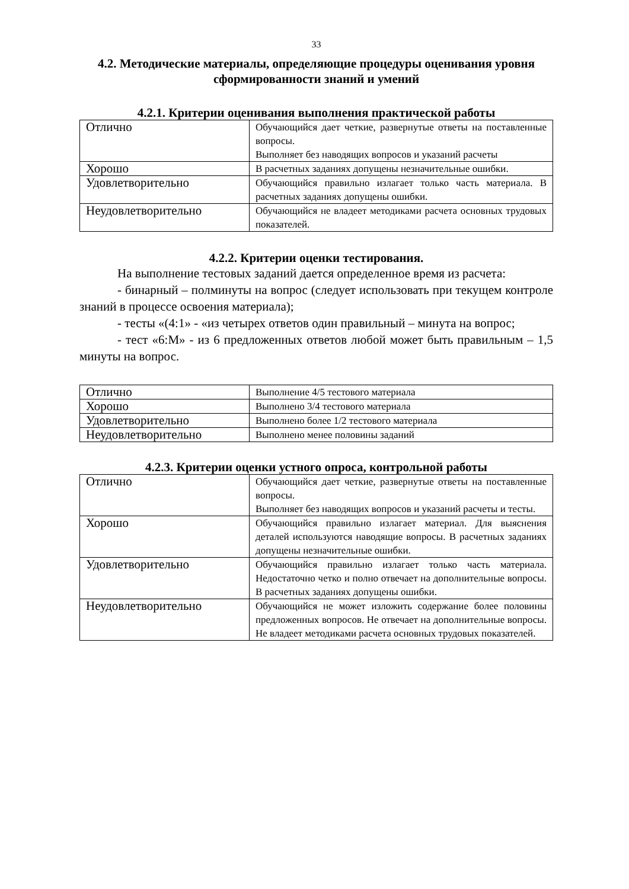33
4.2. Методические материалы, определяющие процедуры оценивания уровня сформированности знаний и умений
4.2.1. Критерии оценивания выполнения практической работы
| Отлично | Обучающийся дает четкие, развернутые ответы на поставленные вопросы. Выполняет без наводящих вопросов и указаний расчеты |
| Хорошо | В расчетных заданиях допущены незначительные ошибки. |
| Удовлетворительно | Обучающийся правильно излагает только часть материала. В расчетных заданиях допущены ошибки. |
| Неудовлетворительно | Обучающийся не владеет методиками расчета основных трудовых показателей. |
4.2.2. Критерии оценки тестирования.
На выполнение тестовых заданий дается определенное время из расчета:
- бинарный – полминуты на вопрос (следует использовать при текущем контроле знаний в процессе освоения материала);
- тесты «(4:1» - «из четырех ответов один правильный – минута на вопрос;
- тест «6:М» - из 6 предложенных ответов любой может быть правильным – 1,5 минуты на вопрос.
| Отлично | Выполнение 4/5 тестового материала |
| Хорошо | Выполнено 3/4 тестового материала |
| Удовлетворительно | Выполнено более 1/2 тестового материала |
| Неудовлетворительно | Выполнено менее половины заданий |
4.2.3. Критерии оценки устного опроса, контрольной работы
| Отлично | Обучающийся дает четкие, развернутые ответы на поставленные вопросы. Выполняет без наводящих вопросов и указаний расчеты и тесты. |
| Хорошо | Обучающийся правильно излагает материал. Для выяснения деталей используются наводящие вопросы. В расчетных заданиях допущены незначительные ошибки. |
| Удовлетворительно | Обучающийся правильно излагает только часть материала. Недостаточно четко и полно отвечает на дополнительные вопросы. В расчетных заданиях допущены ошибки. |
| Неудовлетворительно | Обучающийся не может изложить содержание более половины предложенных вопросов. Не отвечает на дополнительные вопросы. Не владеет методиками расчета основных трудовых показателей. |